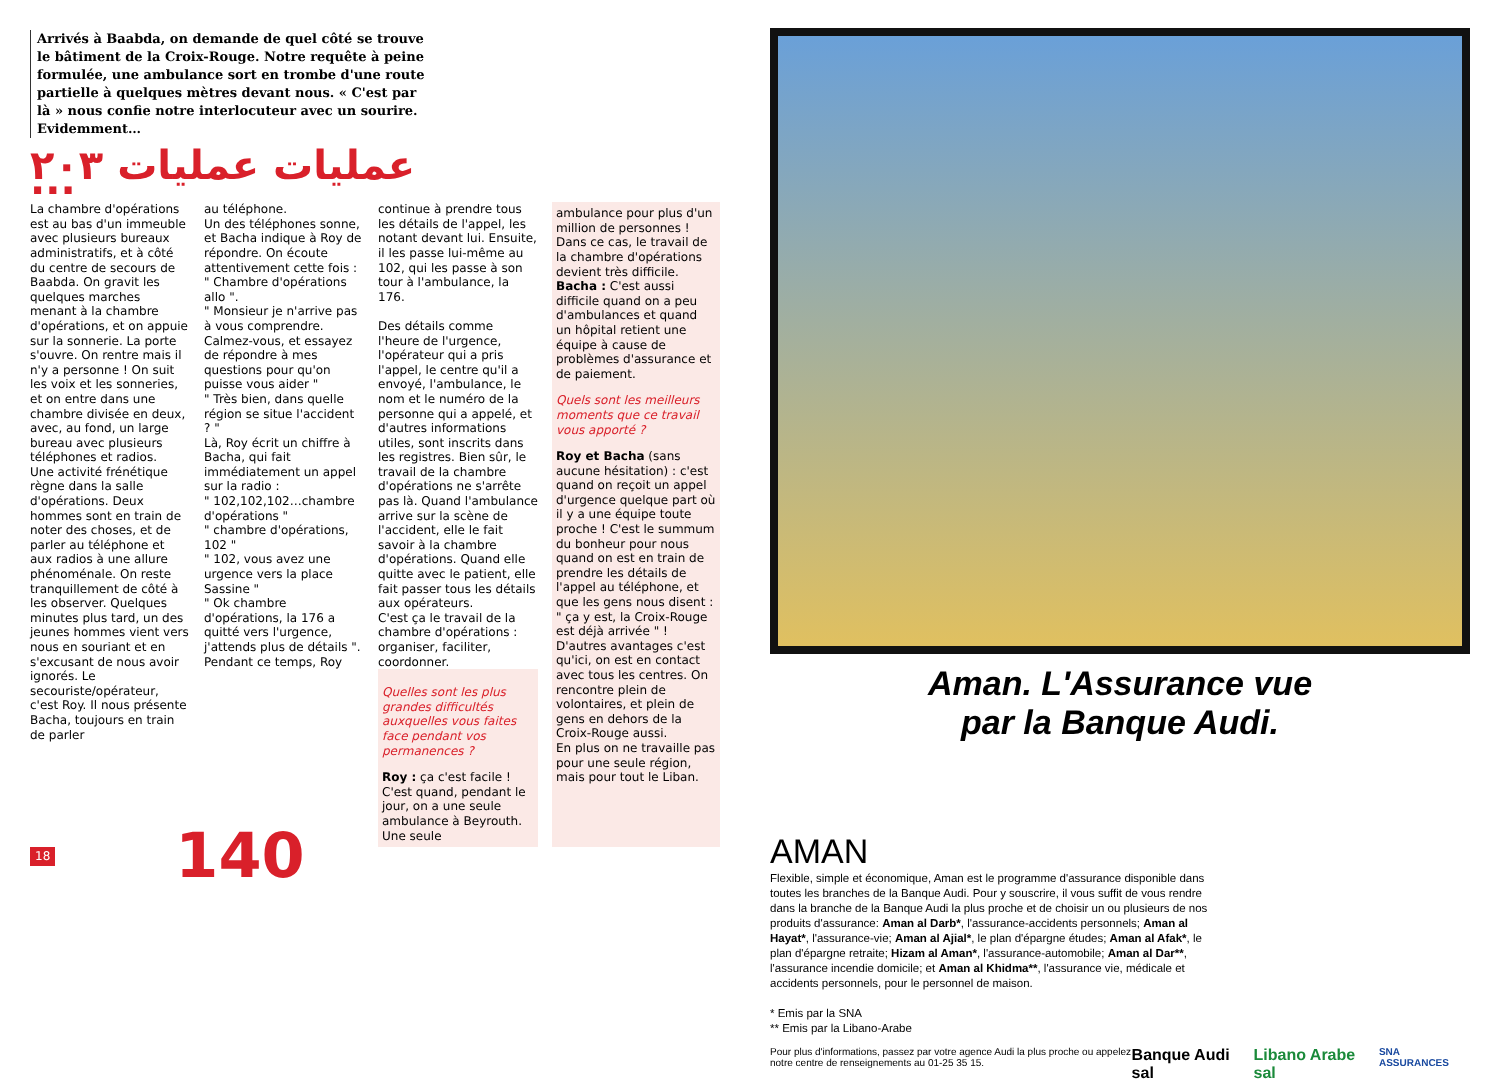Arrivés à Baabda, on demande de quel côté se trouve le bâtiment de la Croix-Rouge. Notre requête à peine formulée, une ambulance sort en trombe d'une route partielle à quelques mètres devant nous. « C'est par là » nous confie notre interlocuteur avec un sourire. Evidemment…
عمليات عمليات ٢٠٣ ...
La chambre d'opérations est au bas d'un immeuble avec plusieurs bureaux administratifs, et à côté du centre de secours de Baabda. On gravit les quelques marches menant à la chambre d'opérations, et on appuie sur la sonnerie. La porte s'ouvre. On rentre mais il n'y a personne ! On suit les voix et les sonneries, et on entre dans une chambre divisée en deux, avec, au fond, un large bureau avec plusieurs téléphones et radios.
Une activité frénétique règne dans la salle d'opérations. Deux hommes sont en train de noter des choses, et de parler au téléphone et aux radios à une allure phénoménale. On reste tranquillement de côté à les observer. Quelques minutes plus tard, un des jeunes hommes vient vers nous en souriant et en s'excusant de nous avoir ignorés. Le secouriste/opérateur, c'est Roy. Il nous présente Bacha, toujours en train de parler
au téléphone.
Un des téléphones sonne, et Bacha indique à Roy de répondre. On écoute attentivement cette fois :
" Chambre d'opérations allo ".
" Monsieur je n'arrive pas à vous comprendre. Calmez-vous, et essayez de répondre à mes questions pour qu'on puisse vous aider "
" Très bien, dans quelle région se situe l'accident ? "
Là, Roy écrit un chiffre à Bacha, qui fait immédiatement un appel sur la radio :
" 102,102,102…chambre d'opérations "
" chambre d'opérations, 102 "
" 102, vous avez une urgence vers la place Sassine "
" Ok chambre d'opérations, la 176 a quitté vers l'urgence, j'attends plus de détails ".
Pendant ce temps, Roy
continue à prendre tous les détails de l'appel, les notant devant lui. Ensuite, il les passe lui-même au 102, qui les passe à son tour à l'ambulance, la 176.
Des détails comme l'heure de l'urgence, l'opérateur qui a pris l'appel, le centre qu'il a envoyé, l'ambulance, le nom et le numéro de la personne qui a appelé, et d'autres informations utiles, sont inscrits dans les registres. Bien sûr, le travail de la chambre d'opérations ne s'arrête pas là. Quand l'ambulance arrive sur la scène de l'accident, elle le fait savoir à la chambre d'opérations. Quand elle quitte avec le patient, elle fait passer tous les détails aux opérateurs.
C'est ça le travail de la chambre d'opérations : organiser, faciliter, coordonner.
Quelles sont les plus grandes difficultés auxquelles vous faites face pendant vos permanences ?
Roy : ça c'est facile ! C'est quand, pendant le jour, on a une seule ambulance à Beyrouth. Une seule
ambulance pour plus d'un million de personnes ! Dans ce cas, le travail de la chambre d'opérations devient très difficile.
Bacha : C'est aussi difficile quand on a peu d'ambulances et quand un hôpital retient une équipe à cause de problèmes d'assurance et de paiement.
Quels sont les meilleurs moments que ce travail vous apporté ?
Roy et Bacha (sans aucune hésitation) : c'est quand on reçoit un appel d'urgence quelque part où il y a une équipe toute proche ! C'est le summum du bonheur pour nous quand on est en train de prendre les détails de l'appel au téléphone, et que les gens nous disent : " ça y est, la Croix-Rouge est déjà arrivée " !
D'autres avantages c'est qu'ici, on est en contact avec tous les centres. On rencontre plein de volontaires, et plein de gens en dehors de la Croix-Rouge aussi.
En plus on ne travaille pas pour une seule région, mais pour tout le Liban.
18 140
Aman. L'Assurance vue
par la Banque Audi.
AMAN
Flexible, simple et économique, Aman est le programme d'assurance disponible dans toutes les branches de la Banque Audi. Pour y souscrire, il vous suffit de vous rendre dans la branche de la Banque Audi la plus proche et de choisir un ou plusieurs de nos produits d'assurance: Aman al Darb*, l'assurance-accidents personnels; Aman al Hayat*, l'assurance-vie; Aman al Ajial*, le plan d'épargne études; Aman al Afak*, le plan d'épargne retraite; Hizam al Aman*, l'assurance-automobile; Aman al Dar**, l'assurance incendie domicile; et Aman al Khidma**, l'assurance vie, médicale et accidents personnels, pour le personnel de maison.
* Emis par la SNA
** Emis par la Libano-Arabe
Pour plus d'informations, passez par votre agence Audi la plus proche ou appelez notre centre de renseignements au 01-25 35 15. Banque Audi sal Libano Arabe sal SNA ASSURANCES